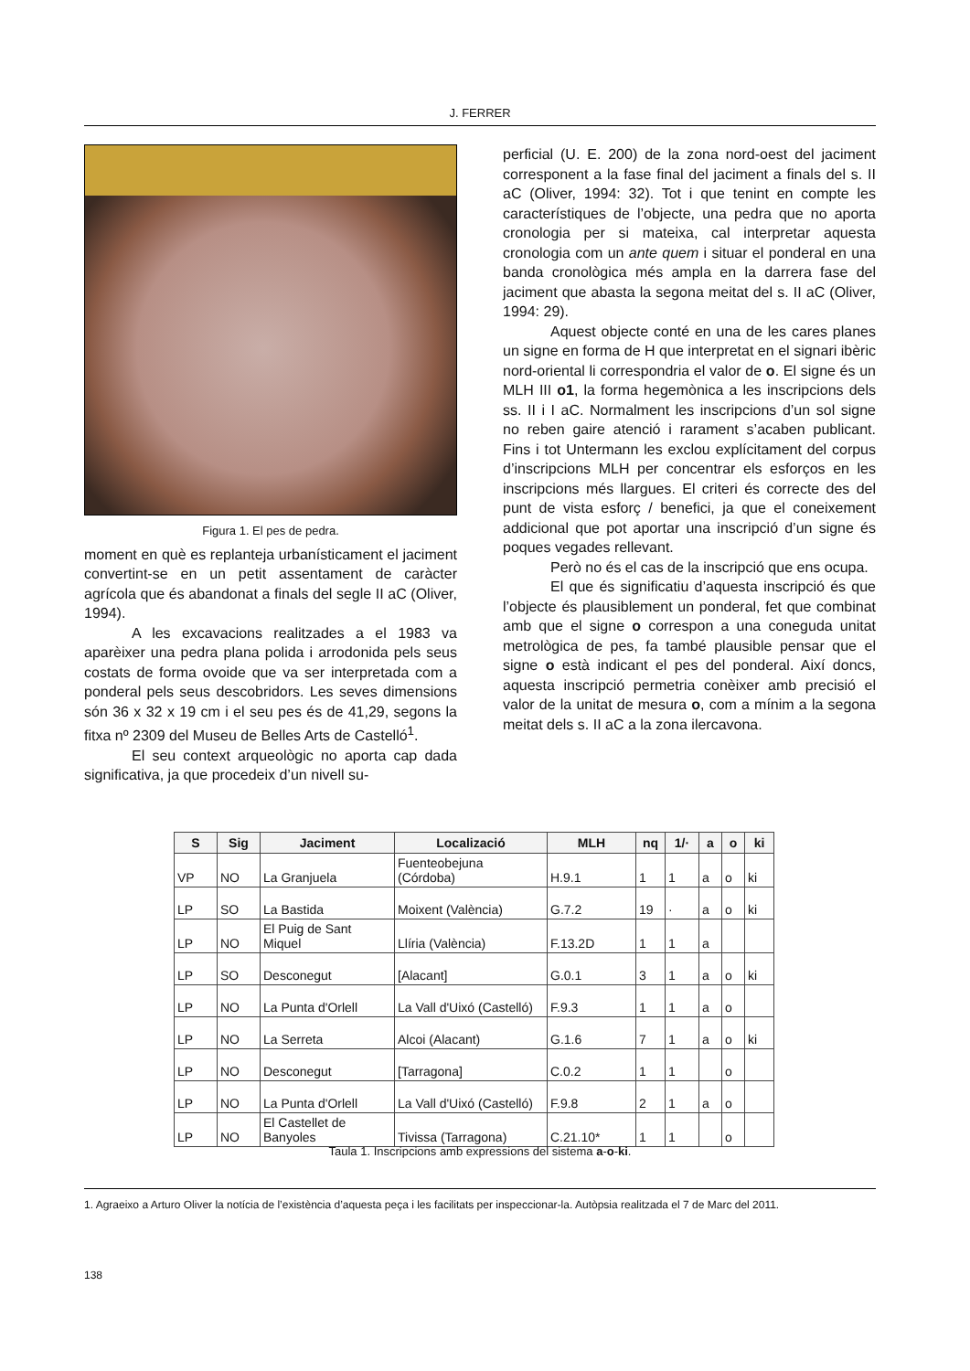J. FERRER
Figura 1. El pes de pedra.
moment en què es replanteja urbanísticament el jaciment convertint-se en un petit assentament de caràcter agrícola que és abandonat a finals del segle II aC (Oliver, 1994).
A les excavacions realitzades a el 1983 va aparèixer una pedra plana polida i arrodonida pels seus costats de forma ovoide que va ser interpretada com a ponderal pels seus descobridors. Les seves dimensions són 36 x 32 x 19 cm i el seu pes és de 41,29, segons la fitxa nº 2309 del Museu de Belles Arts de Castelló<sup>1</sup>.
El seu context arqueològic no aporta cap dada significativa, ja que procedeix d’un nivell su-
perficial (U. E. 200) de la zona nord-oest del jaciment corresponent a la fase final del jaciment a finals del s. II aC (Oliver, 1994: 32). Tot i que tenint en compte les característiques de l’objecte, una pedra que no aporta cronologia per si mateixa, cal interpretar aquesta cronologia com un ante quem i situar el ponderal en una banda cronològica més ampla en la darrera fase del jaciment que abasta la segona meitat del s. II aC (Oliver, 1994: 29).
Aquest objecte conté en una de les cares planes un signe en forma de H que interpretat en el signari ibèric nord-oriental li correspondria el valor de o. El signe és un MLH III o1, la forma hegemònica a les inscripcions dels ss. II i I aC. Normalment les inscripcions d’un sol signe no reben gaire atenció i rarament s’acaben publicant. Fins i tot Untermann les exclou explícitament del corpus d’inscripcions MLH per concentrar els esforços en les inscripcions més llargues. El criteri és correcte des del punt de vista esforç / benefici, ja que el coneixement addicional que pot aportar una inscripció d’un signe és poques vegades rellevant.
Però no és el cas de la inscripció que ens ocupa.
El que és significatiu d’aquesta inscripció és que l’objecte és plausiblement un ponderal, fet que combinat amb que el signe o correspon a una coneguda unitat metrològica de pes, fa també plausible pensar que el signe o està indicant el pes del ponderal. Així doncs, aquesta inscripció permetria conèixer amb precisió el valor de la unitat de mesura o, com a mínim a la segona meitat dels s. II aC a la zona ilercavona.
| S | Sig | Jaciment | Localizació | MLH | nq | 1/· | a | o | ki |
| --- | --- | --- | --- | --- | --- | --- | --- | --- | --- |
| VP | NO | La Granjuela | Fuenteobejuna (Córdoba) | H.9.1 | 1 | 1 | a | o | ki |
| LP | SO | La Bastida | Moixent (València) | G.7.2 | 19 | · | a | o | ki |
| LP | NO | El Puig de Sant Miquel | Llíria (València) | F.13.2D | 1 | 1 | a | | |
| LP | SO | Desconegut | [Alacant] | G.0.1 | 3 | 1 | a | o | ki |
| LP | NO | La Punta d'Orlell | La Vall d'Uixó (Castelló) | F.9.3 | 1 | 1 | a | o | |
| LP | NO | La Serreta | Alcoi (Alacant) | G.1.6 | 7 | 1 | a | o | ki |
| LP | NO | Desconegut | [Tarragona] | C.0.2 | 1 | 1 | | o | |
| LP | NO | La Punta d'Orlell | La Vall d'Uixó (Castelló) | F.9.8 | 2 | 1 | a | o | |
| LP | NO | El Castellet de Banyoles | Tivissa (Tarragona) | C.21.10* | 1 | 1 | | o | |
Taula 1. Inscripcions amb expressions del sistema a-o-ki.
1. Agraeixo a Arturo Oliver la notícia de l’existència d’aquesta peça i les facilitats per inspeccionar-la. Autòpsia realitzada el 7 de Marc del 2011.
138